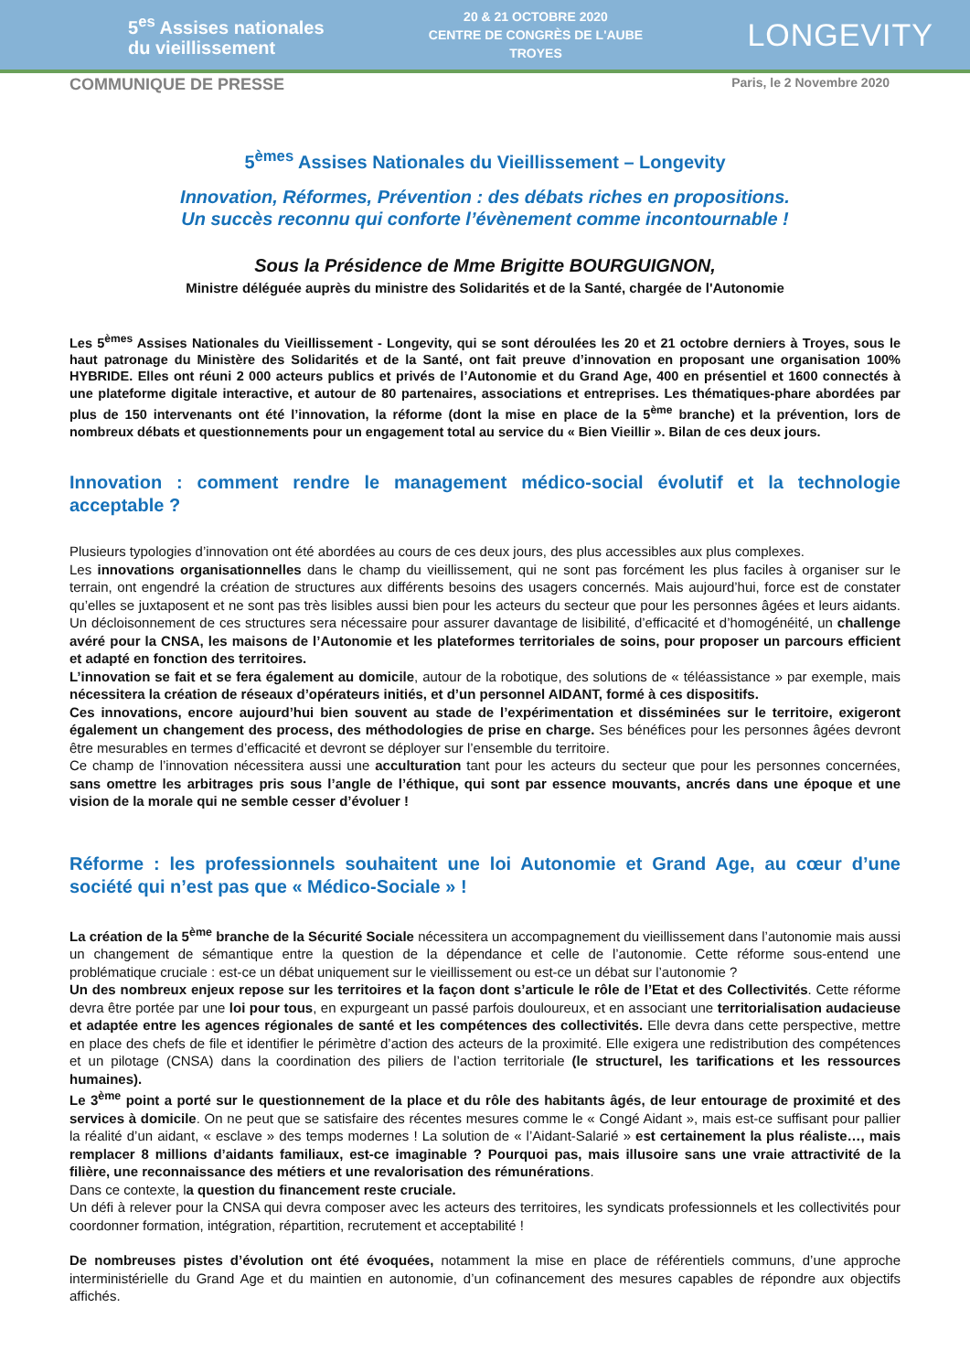5<sup>es</sup> Assises nationales
du vieillissement
20 & 21 OCTOBRE 2020
CENTRE DE CONGRÈS DE L'AUBE
TROYES
LONGEVITY
COMMUNIQUE DE PRESSE Paris, le 2 Novembre 2020
5<sup>èmes</sup> Assises Nationales du Vieillissement – Longevity
Innovation, Réformes, Prévention : des débats riches en propositions.
Un succès reconnu qui conforte l’évènement comme incontournable !
Sous la Présidence de Mme Brigitte BOURGUIGNON,
Ministre déléguée auprès du ministre des Solidarités et de la Santé, chargée de l'Autonomie
Les 5<sup>èmes</sup> Assises Nationales du Vieillissement - Longevity, qui se sont déroulées les 20 et 21 octobre derniers à Troyes, sous le haut patronage du Ministère des Solidarités et de la Santé, ont fait preuve d’innovation en proposant une organisation 100% HYBRIDE. Elles ont réuni 2 000 acteurs publics et privés de l’Autonomie et du Grand Age, 400 en présentiel et 1600 connectés à une plateforme digitale interactive, et autour de 80 partenaires, associations et entreprises. Les thématiques-phare abordées par plus de 150 intervenants ont été l’innovation, la réforme (dont la mise en place de la 5<sup>ème</sup> branche) et la prévention, lors de nombreux débats et questionnements pour un engagement total au service du « Bien Vieillir ». Bilan de ces deux jours.
Innovation : comment rendre le management médico-social évolutif et la technologie acceptable ?
Plusieurs typologies d’innovation ont été abordées au cours de ces deux jours, des plus accessibles aux plus complexes.
Les innovations organisationnelles dans le champ du vieillissement, qui ne sont pas forcément les plus faciles à organiser sur le terrain, ont engendré la création de structures aux différents besoins des usagers concernés. Mais aujourd’hui, force est de constater qu’elles se juxtaposent et ne sont pas très lisibles aussi bien pour les acteurs du secteur que pour les personnes âgées et leurs aidants. Un décloisonnement de ces structures sera nécessaire pour assurer davantage de lisibilité, d’efficacité et d’homogénéité, un challenge avéré pour la CNSA, les maisons de l’Autonomie et les plateformes territoriales de soins, pour proposer un parcours efficient et adapté en fonction des territoires.
L’innovation se fait et se fera également au domicile, autour de la robotique, des solutions de « téléassistance » par exemple, mais nécessitera la création de réseaux d’opérateurs initiés, et d’un personnel AIDANT, formé à ces dispositifs.
Ces innovations, encore aujourd’hui bien souvent au stade de l’expérimentation et disséminées sur le territoire, exigeront également un changement des process, des méthodologies de prise en charge. Ses bénéfices pour les personnes âgées devront être mesurables en termes d’efficacité et devront se déployer sur l’ensemble du territoire.
Ce champ de l’innovation nécessitera aussi une acculturation tant pour les acteurs du secteur que pour les personnes concernées, sans omettre les arbitrages pris sous l’angle de l’éthique, qui sont par essence mouvants, ancrés dans une époque et une vision de la morale qui ne semble cesser d’évoluer !
Réforme : les professionnels souhaitent une loi Autonomie et Grand Age, au cœur d’une société qui n’est pas que « Médico-Sociale » !
La création de la 5<sup>ème</sup> branche de la Sécurité Sociale nécessitera un accompagnement du vieillissement dans l’autonomie mais aussi un changement de sémantique entre la question de la dépendance et celle de l’autonomie. Cette réforme sous-entend une problématique cruciale : est-ce un débat uniquement sur le vieillissement ou est-ce un débat sur l’autonomie ?
Un des nombreux enjeux repose sur les territoires et la façon dont s’articule le rôle de l’Etat et des Collectivités. Cette réforme devra être portée par une loi pour tous, en expurgeant un passé parfois douloureux, et en associant une territorialisation audacieuse et adaptée entre les agences régionales de santé et les compétences des collectivités. Elle devra dans cette perspective, mettre en place des chefs de file et identifier le périmètre d’action des acteurs de la proximité. Elle exigera une redistribution des compétences et un pilotage (CNSA) dans la coordination des piliers de l’action territoriale (le structurel, les tarifications et les ressources humaines).
Le 3<sup>ème</sup> point a porté sur le questionnement de la place et du rôle des habitants âgés, de leur entourage de proximité et des services à domicile. On ne peut que se satisfaire des récentes mesures comme le « Congé Aidant », mais est-ce suffisant pour pallier la réalité d’un aidant, « esclave » des temps modernes ! La solution de « l’Aidant-Salarié » est certainement la plus réaliste…, mais remplacer 8 millions d’aidants familiaux, est-ce imaginable ? Pourquoi pas, mais illusoire sans une vraie attractivité de la filière, une reconnaissance des métiers et une revalorisation des rémunérations.
Dans ce contexte, la question du financement reste cruciale.
Un défi à relever pour la CNSA qui devra composer avec les acteurs des territoires, les syndicats professionnels et les collectivités pour coordonner formation, intégration, répartition, recrutement et acceptabilité !
De nombreuses pistes d’évolution ont été évoquées, notamment la mise en place de référentiels communs, d’une approche interministérielle du Grand Age et du maintien en autonomie, d’un cofinancement des mesures capables de répondre aux objectifs affichés.